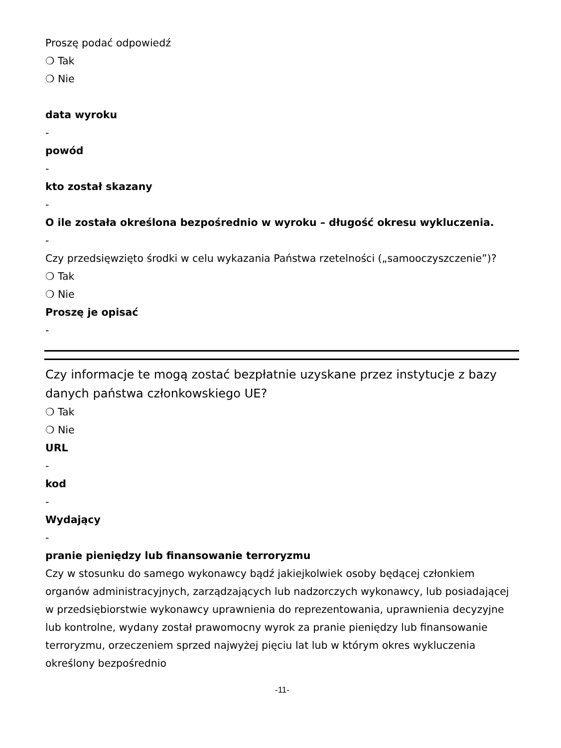Proszę podać odpowiedź
❍ Tak
❍ Nie
data wyroku
-
powód
-
kto został skazany
-
O ile została określona bezpośrednio w wyroku – długość okresu wykluczenia.
-
Czy przedsięwzięto środki w celu wykazania Państwa rzetelności („samooczyszczenie”)?
❍ Tak
❍ Nie
Proszę je opisać
-
Czy informacje te mogą zostać bezpłatnie uzyskane przez instytucje z bazy danych państwa członkowskiego UE?
❍ Tak
❍ Nie
URL
-
kod
-
Wydający
-
pranie pieniędzy lub finansowanie terroryzmu
Czy w stosunku do samego wykonawcy bądź jakiejkolwiek osoby będącej członkiem organów administracyjnych, zarządzających lub nadzorczych wykonawcy, lub posiadającej w przedsiębiorstwie wykonawcy uprawnienia do reprezentowania, uprawnienia decyzyjne lub kontrolne, wydany został prawomocny wyrok za pranie pieniędzy lub finansowanie terroryzmu, orzeczeniem sprzed najwyżej pięciu lat lub w którym okres wykluczenia określony bezpośrednio
-11-